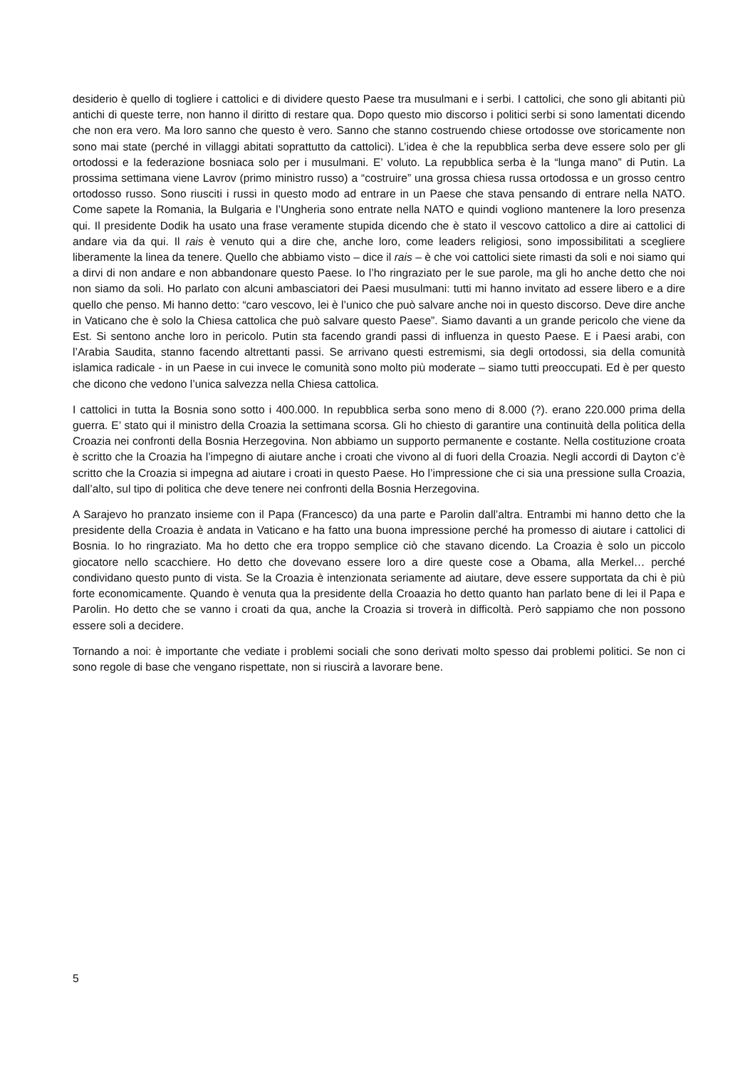desiderio è quello di togliere i cattolici e di dividere questo Paese tra musulmani e i serbi. I cattolici, che sono gli abitanti più antichi di queste terre, non hanno il diritto di restare qua. Dopo questo mio discorso i politici serbi si sono lamentati dicendo che non era vero. Ma loro sanno che questo è vero. Sanno che stanno costruendo chiese ortodosse ove storicamente non sono mai state (perché in villaggi abitati soprattutto da cattolici). L’idea è che la repubblica serba deve essere solo per gli ortodossi e la federazione bosniaca solo per i musulmani. E’ voluto. La repubblica serba è la “lunga mano” di Putin. La prossima settimana viene Lavrov (primo ministro russo) a “costruire” una grossa chiesa russa ortodossa e un grosso centro ortodosso russo. Sono riusciti i russi in questo modo ad entrare in un Paese che stava pensando di entrare nella NATO. Come sapete la Romania, la Bulgaria e l’Ungheria sono entrate nella NATO e quindi vogliono mantenere la loro presenza qui. Il presidente Dodik ha usato una frase veramente stupida dicendo che è stato il vescovo cattolico a dire ai cattolici di andare via da qui. Il rais è venuto qui a dire che, anche loro, come leaders religiosi, sono impossibilitati a scegliere liberamente la linea da tenere. Quello che abbiamo visto – dice il rais – è che voi cattolici siete rimasti da soli e noi siamo qui a dirvi di non andare e non abbandonare questo Paese. Io l’ho ringraziato per le sue parole, ma gli ho anche detto che noi non siamo da soli. Ho parlato con alcuni ambasciatori dei Paesi musulmani: tutti mi hanno invitato ad essere libero e a dire quello che penso. Mi hanno detto: “caro vescovo, lei è l’unico che può salvare anche noi in questo discorso. Deve dire anche in Vaticano che è solo la Chiesa cattolica che può salvare questo Paese”. Siamo davanti a un grande pericolo che viene da Est. Si sentono anche loro in pericolo. Putin sta facendo grandi passi di influenza in questo Paese. E i Paesi arabi, con l’Arabia Saudita, stanno facendo altrettanti passi. Se arrivano questi estremismi, sia degli ortodossi, sia della comunità islamica radicale - in un Paese in cui invece le comunità sono molto più moderate – siamo tutti preoccupati. Ed è per questo che dicono che vedono l’unica salvezza nella Chiesa cattolica.
I cattolici in tutta la Bosnia sono sotto i 400.000. In repubblica serba sono meno di 8.000 (?). erano 220.000 prima della guerra. E’ stato qui il ministro della Croazia la settimana scorsa. Gli ho chiesto di garantire una continuità della politica della Croazia nei confronti della Bosnia Herzegovina. Non abbiamo un supporto permanente e costante. Nella costituzione croata è scritto che la Croazia ha l’impegno di aiutare anche i croati che vivono al di fuori della Croazia. Negli accordi di Dayton c’è scritto che la Croazia si impegna ad aiutare i croati in questo Paese. Ho l’impressione che ci sia una pressione sulla Croazia, dall’alto, sul tipo di politica che deve tenere nei confronti della Bosnia Herzegovina.
A Sarajevo ho pranzato insieme con il Papa (Francesco) da una parte e Parolin dall’altra. Entrambi mi hanno detto che la presidente della Croazia è andata in Vaticano e ha fatto una buona impressione perché ha promesso di aiutare i cattolici di Bosnia. Io ho ringraziato. Ma ho detto che era troppo semplice ciò che stavano dicendo. La Croazia è solo un piccolo giocatore nello scacchiere. Ho detto che dovevano essere loro a dire queste cose a Obama, alla Merkel… perché condividano questo punto di vista. Se la Croazia è intenzionata seriamente ad aiutare, deve essere supportata da chi è più forte economicamente. Quando è venuta qua la presidente della Croaazia ho detto quanto han parlato bene di lei il Papa e Parolin. Ho detto che se vanno i croati da qua, anche la Croazia si troverà in difficoltà. Però sappiamo che non possono essere soli a decidere.
Tornando a noi: è importante che vediate i problemi sociali che sono derivati molto spesso dai problemi politici. Se non ci sono regole di base che vengano rispettate, non si riuscirà a lavorare bene.
5